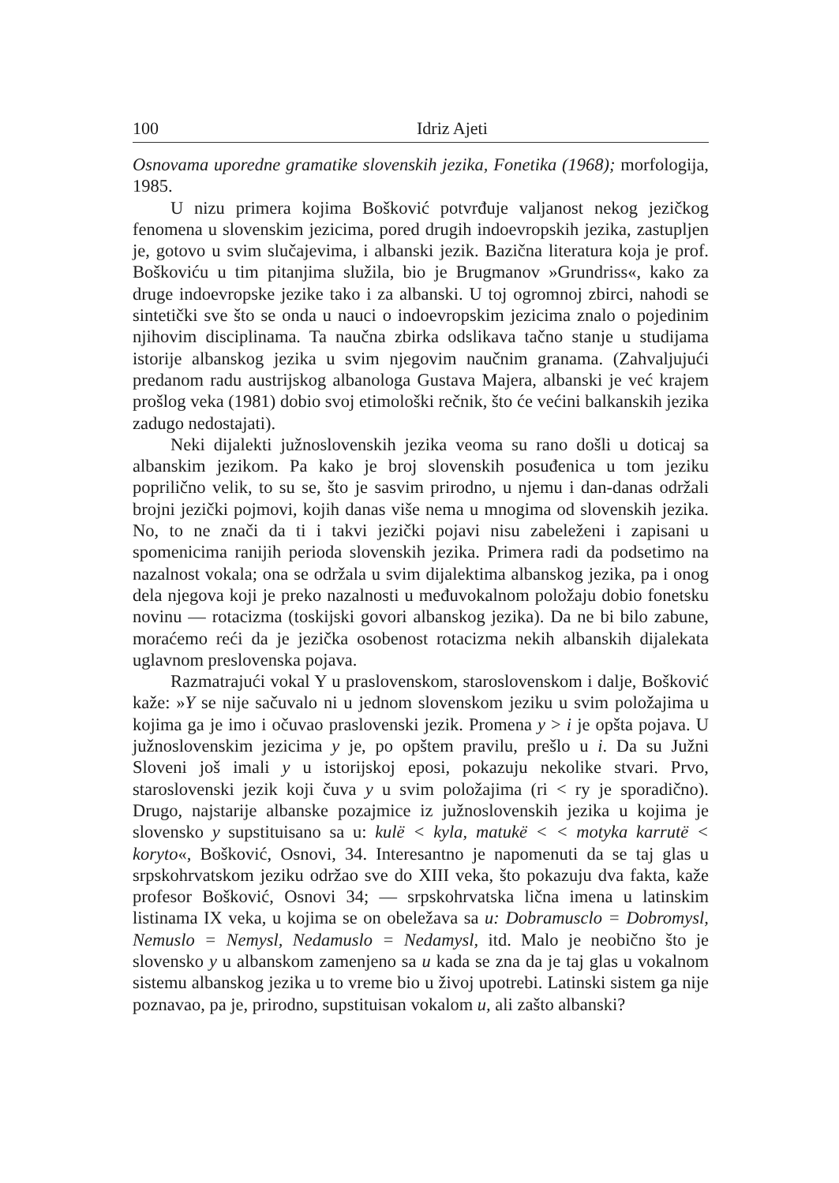100 Idriz Ajeti
Osnovama uporedne gramatike slovenskih jezika, Fonetika (1968); morfologija, 1985.
U nizu primera kojima Bošković potvrđuje valjanost nekog jezičkog fenomena u slovenskim jezicima, pored drugih indoevropskih jezika, zastupljen je, gotovo u svim slučajevima, i albanski jezik. Bazična literatura koja je prof. Boškoviću u tim pitanjima služila, bio je Brugmanov »Grundriss«, kako za druge indoevropske jezike tako i za albanski. U toj ogromnoj zbirci, nahodi se sintetički sve što se onda u nauci o indoevropskim jezicima znalo o pojedinim njihovim disciplinama. Ta naučna zbirka odslikava tačno stanje u studijama istorije albanskog jezika u svim njegovim naučnim granama. (Zahvaljujući predanom radu austrijskog albanologa Gustava Majera, albanski je već krajem prošlog veka (1981) dobio svoj etimološki rečnik, što će većini balkanskih jezika zadugo nedostajati).
Neki dijalekti južnoslovenskih jezika veoma su rano došli u doticaj sa albanskim jezikom. Pa kako je broj slovenskih posuđenica u tom jeziku poprilično velik, to su se, što je sasvim prirodno, u njemu i dan-danas održali brojni jezički pojmovi, kojih danas više nema u mnogima od slovenskih jezika. No, to ne znači da ti i takvi jezički pojavi nisu zabeleženi i zapisani u spomenicima ranijih perioda slovenskih jezika. Primera radi da podsetimo na nazalnost vokala; ona se održala u svim dijalektima albanskog jezika, pa i onog dela njegova koji je preko nazalnosti u međuvokalnom položaju dobio fonetsku novinu — rotacizma (toskijski govori albanskog jezika). Da ne bi bilo zabune, moraćemo reći da je jezička osobenost rotacizma nekih albanskih dijalekata uglavnom preslovenska pojava.
Razmatrajući vokal Y u praslovenskom, staroslovenskom i dalje, Bošković kaže: »Y se nije sačuvalo ni u jednom slovenskom jeziku u svim položajima u kojima ga je imo i očuvao praslovenski jezik. Promena y > i je opšta pojava. U južnoslovenskim jezicima y je, po opštem pravilu, prešlo u i. Da su Južni Sloveni još imali y u istorijskoj eposi, pokazuju nekolike stvari. Prvo, staroslovenski jezik koji čuva y u svim položajima (ri < ry je sporadično). Drugo, najstarije albanske pozajmice iz južnoslovenskih jezika u kojima je slovensko y supstituisano sa u: kulë < kyla, matukë < < motyka karrutë < koryto«, Bošković, Osnovi, 34. Interesantno je napomenuti da se taj glas u srpskohrvatskom jeziku održao sve do XIII veka, što pokazuju dva fakta, kaže profesor Bošković, Osnovi 34; — srpskohrvatska lična imena u latinskim listinama IX veka, u kojima se on obeležava sa u: Dobramusclo = Dobromysl, Nemuslo = Nemysl, Nedamuslo = Nedamysl, itd. Malo je neobično što je slovensko y u albanskom zamenjeno sa u kada se zna da je taj glas u vokalnom sistemu albanskog jezika u to vreme bio u živoj upotrebi. Latinski sistem ga nije poznavao, pa je, prirodno, supstituisan vokalom u, ali zašto albanski?